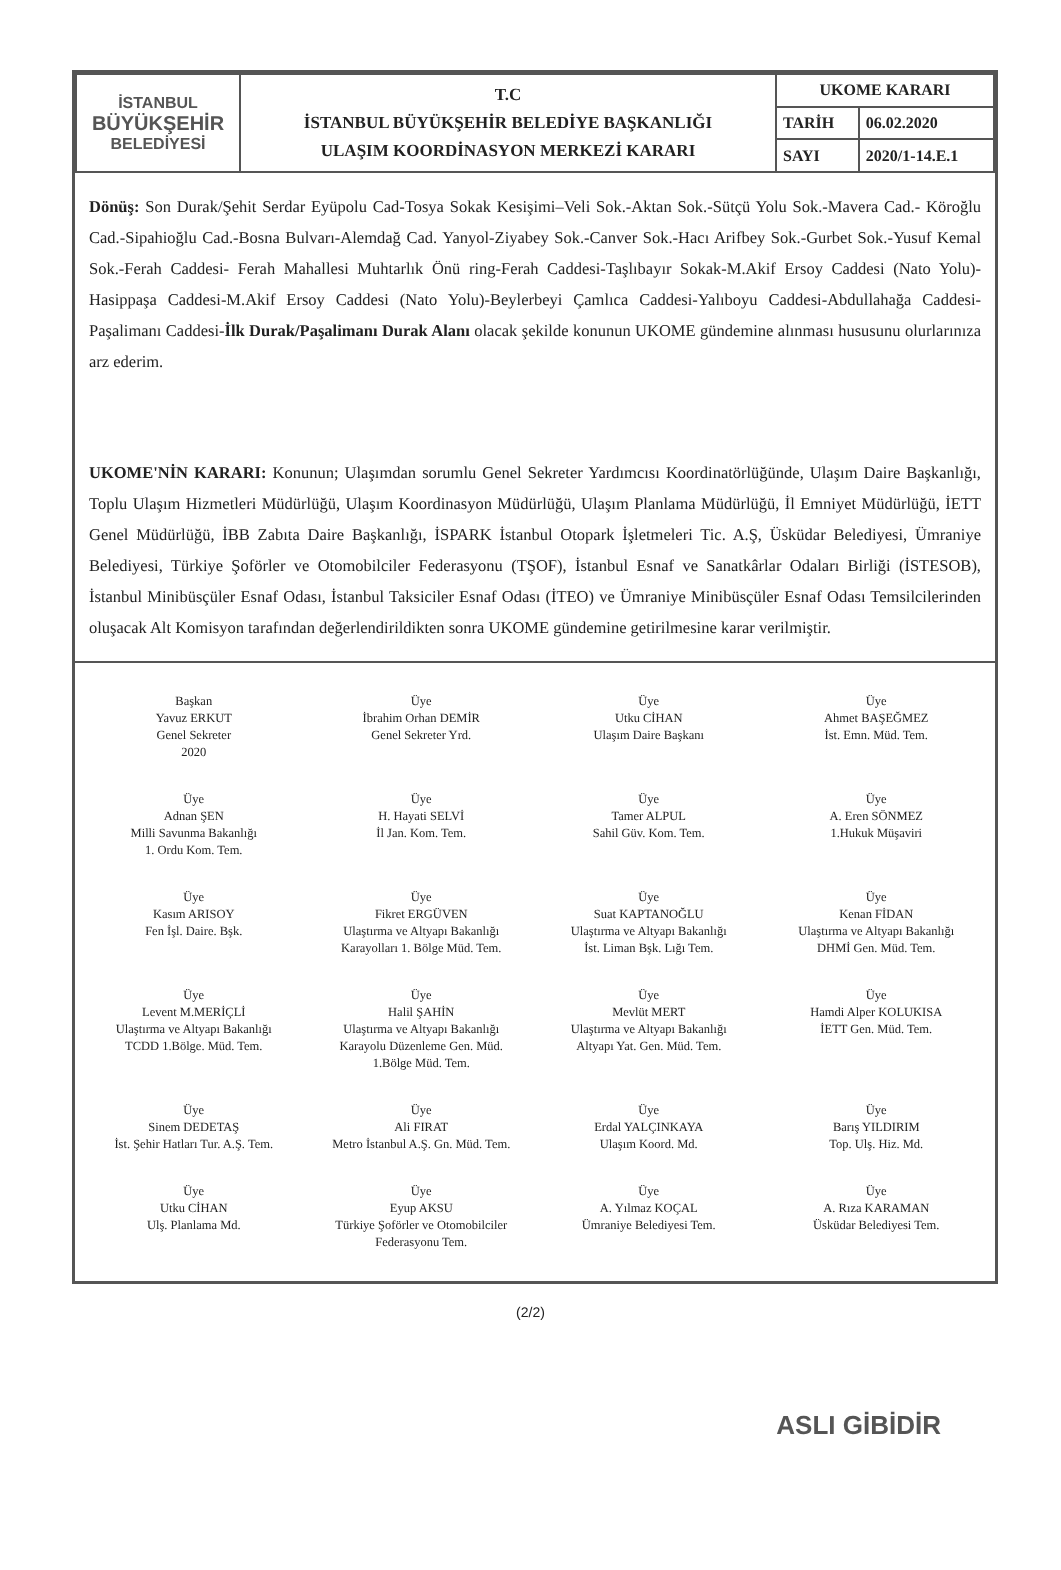| İSTANBUL BÜYÜKŞEHİR BELEDİYESİ | T.C İSTANBUL BÜYÜKŞEHİR BELEDİYE BAŞKANLIĞI ULAŞIM KOORDİNASYON MERKEZİ KARARI | UKOME KARARI | |
| | | TARİH | 06.02.2020 |
| | | SAYI | 2020/1-14.E.1 |
Dönüş: Son Durak/Şehit Serdar Eyüpolu Cad-Tosya Sokak Kesişimi–Veli Sok.-Aktan Sok.-Sütçü Yolu Sok.-Mavera Cad.- Köroğlu Cad.-Sipahioğlu Cad.-Bosna Bulvarı-Alemdağ Cad. Yanyol-Ziyabey Sok.-Canver Sok.-Hacı Arifbey Sok.-Gurbet Sok.-Yusuf Kemal Sok.-Ferah Caddesi- Ferah Mahallesi Muhtarlık Önü ring-Ferah Caddesi-Taşlıbayır Sokak-M.Akif Ersoy Caddesi (Nato Yolu)-Hasippaşa Caddesi-M.Akif Ersoy Caddesi (Nato Yolu)-Beylerbeyi Çamlıca Caddesi-Yalıboyu Caddesi-Abdullahağa Caddesi- Paşalimanı Caddesi-İlk Durak/Paşalimanı Durak Alanı olacak şekilde konunun UKOME gündemine alınması hususunu olurlarınıza arz ederim.
UKOME'NİN KARARI: Konunun; Ulaşımdan sorumlu Genel Sekreter Yardımcısı Koordinatörlüğünde, Ulaşım Daire Başkanlığı, Toplu Ulaşım Hizmetleri Müdürlüğü, Ulaşım Koordinasyon Müdürlüğü, Ulaşım Planlama Müdürlüğü, İl Emniyet Müdürlüğü, İETT Genel Müdürlüğü, İBB Zabıta Daire Başkanlığı, İSPARK İstanbul Otopark İşletmeleri Tic. A.Ş, Üsküdar Belediyesi, Ümraniye Belediyesi, Türkiye Şoförler ve Otomobilciler Federasyonu (TŞOF), İstanbul Esnaf ve Sanatkârlar Odaları Birliği (İSTESOB), İstanbul Minibüsçüler Esnaf Odası, İstanbul Taksiciler Esnaf Odası (İTEO) ve Ümraniye Minibüsçüler Esnaf Odası Temsilcilerinden oluşacak Alt Komisyon tarafından değerlendirildikten sonra UKOME gündemine getirilmesine karar verilmiştir.
Başkan
Yavuz ERKUT
Genel Sekreter
2020
Üye
İbrahim Orhan DEMİR
Genel Sekreter Yrd.
Üye
Utku CİHAN
Ulaşım Daire Başkanı
Üye
Ahmet BAŞEĞMEZ
İst. Emn. Müd. Tem.
Üye
Adnan ŞEN
Milli Savunma Bakanlığı
1. Ordu Kom. Tem.
Üye
H. Hayati SELVİ
İl Jan. Kom. Tem.
Üye
Tamer ALPUL
Sahil Güv. Kom. Tem.
Üye
A. Eren SÖNMEZ
1.Hukuk Müşaviri
Üye
Kasım ARISOY
Fen İşl. Daire. Bşk.
Üye
Fikret ERGÜVEN
Ulaştırma ve Altyapı Bakanlığı
Karayolları 1. Bölge Müd. Tem.
Üye
Suat KAPTANOĞLU
Ulaştırma ve Altyapı Bakanlığı
İst. Liman Bşk. Lığı Tem.
Üye
Kenan FİDAN
Ulaştırma ve Altyapı Bakanlığı
DHMİ Gen. Müd. Tem.
Üye
Levent M.MERİÇLİ
Ulaştırma ve Altyapı Bakanlığı
TCDD 1.Bölge. Müd. Tem.
Üye
Halil ŞAHİN
Ulaştırma ve Altyapı Bakanlığı
Karayolu Düzenleme Gen. Müd.
1.Bölge Müd. Tem.
Üye
Mevlüt MERT
Ulaştırma ve Altyapı Bakanlığı
Altyapı Yat. Gen. Müd. Tem.
Üye
Hamdi Alper KOLUKISA
İETT Gen. Müd. Tem.
Üye
Sinem DEDETAŞ
İst. Şehir Hatları Tur. A.Ş. Tem.
Üye
Ali FIRAT
Metro İstanbul A.Ş. Gn. Müd. Tem.
Üye
Erdal YALÇINKAYA
Ulaşım Koord. Md.
Üye
Barış YILDIRIM
Top. Ulş. Hiz. Md.
Üye
Utku CİHAN
Ulş. Planlama Md.
Üye
Eyup AKSU
Türkiye Şoförler ve Otomobilciler
Federasyonu Tem.
Üye
A. Yılmaz KOÇAL
Ümraniye Belediyesi Tem.
Üye
A. Rıza KARAMAN
Üsküdar Belediyesi Tem.
(2/2)
ASLI GİBİDİR